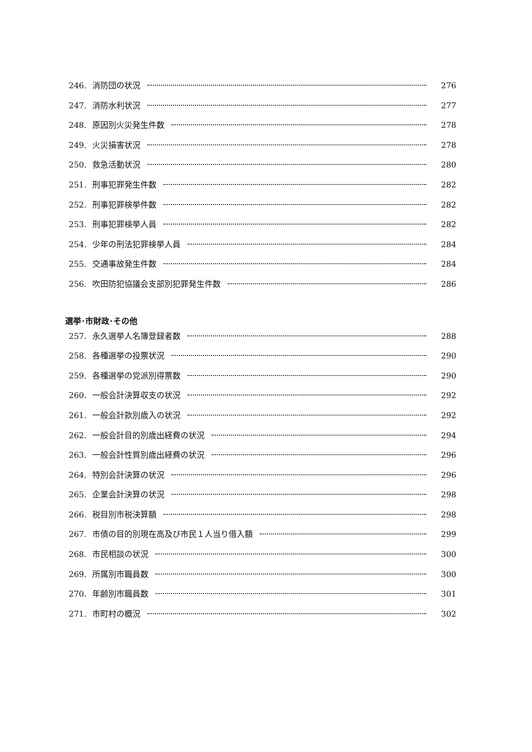246. 消防団の状況 276
247. 消防水利状況 277
248. 原因別火災発生件数 278
249. 火災損害状況 278
250. 救急活動状況 280
251. 刑事犯罪発生件数 282
252. 刑事犯罪検挙件数 282
253. 刑事犯罪検挙人員 282
254. 少年の刑法犯罪検挙人員 284
255. 交通事故発生件数 284
256. 吹田防犯協議会支部別犯罪発生件数 286
選挙･市財政･その他
257. 永久選挙人名簿登録者数 288
258. 各種選挙の投票状況 290
259. 各種選挙の党派別得票数 290
260. 一般会計決算収支の状況 292
261. 一般会計款別歳入の状況 292
262. 一般会計目的別歳出経費の状況 294
263. 一般会計性質別歳出経費の状況 296
264. 特別会計決算の状況 296
265. 企業会計決算の状況 298
266. 税目別市税決算額 298
267. 市債の目的別現在高及び市民１人当り借入額 299
268. 市民相談の状況 300
269. 所属別市職員数 300
270. 年齢別市職員数 301
271. 市町村の概況 302